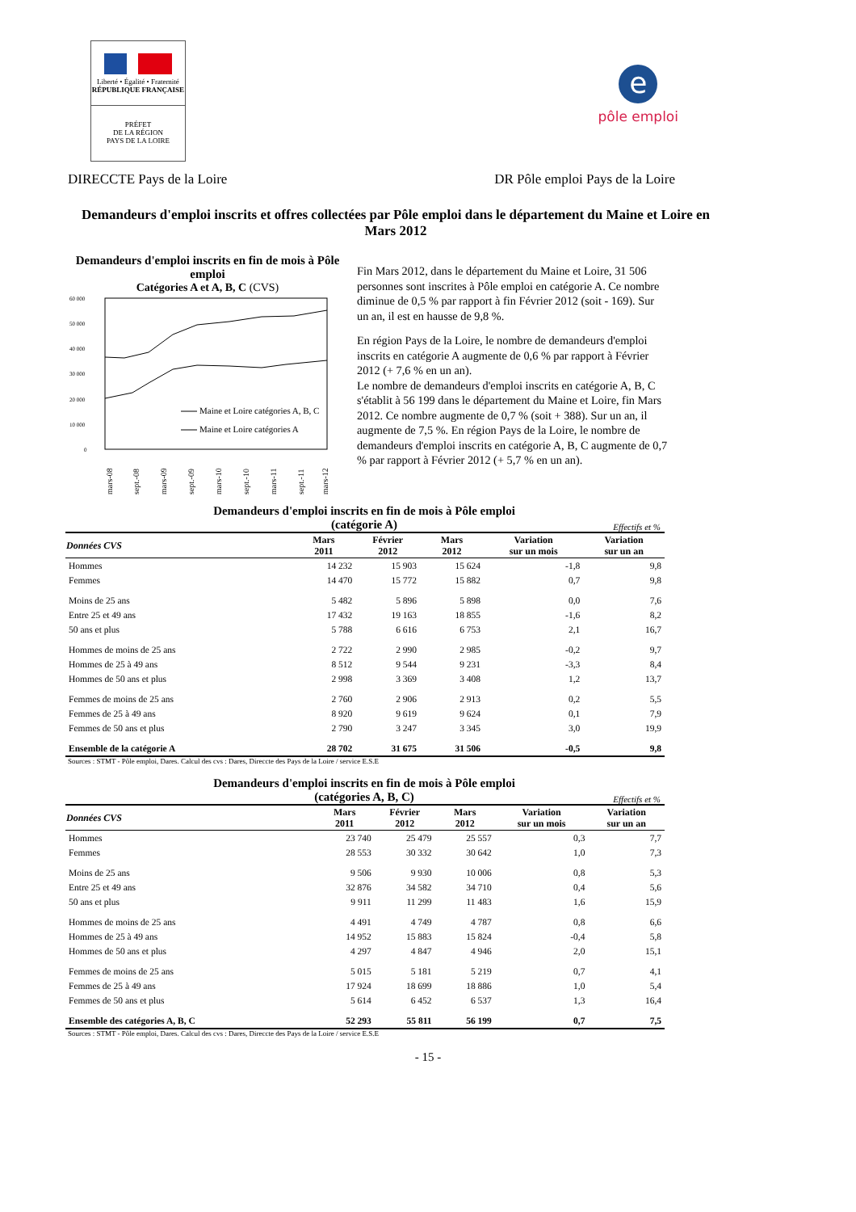Liberté • Égalité • Fraternité
RÉPUBLIQUE FRANÇAISE
PRÉFET
DE LA RÉGION
PAYS DE LA LOIRE
e
pôle emploi
DIRECCTE Pays de la Loire DR Pôle emploi Pays de la Loire
Demandeurs d'emploi inscrits et offres collectées par Pôle emploi dans le département du Maine et Loire en Mars 2012
Demandeurs d'emploi inscrits en fin de mois à Pôle emploi
Catégories A et A, B, C (CVS)
60 000
50 000
40 000
30 000
20 000
10 000
0
Maine et Loire catégories A, B, C
Maine et Loire catégories A
mars-08
sept.-08
mars-09
sept.-09
mars-10
sept.-10
mars-11
sept.-11
mars-12
Fin Mars 2012, dans le département du Maine et Loire, 31 506 personnes sont inscrites à Pôle emploi en catégorie A. Ce nombre diminue de 0,5 % par rapport à fin Février 2012 (soit - 169). Sur un an, il est en hausse de 9,8 %.
En région Pays de la Loire, le nombre de demandeurs d'emploi inscrits en catégorie A augmente de 0,6 % par rapport à Février 2012 (+ 7,6 % en un an).
Le nombre de demandeurs d'emploi inscrits en catégorie A, B, C s'établit à 56 199 dans le département du Maine et Loire, fin Mars 2012. Ce nombre augmente de 0,7 % (soit + 388). Sur un an, il augmente de 7,5 %. En région Pays de la Loire, le nombre de demandeurs d'emploi inscrits en catégorie A, B, C augmente de 0,7 % par rapport à Février 2012 (+ 5,7 % en un an).
Demandeurs d'emploi inscrits en fin de mois à Pôle emploi
(catégorie A)
Effectifs et %
| Données CVS | Mars 2011 | Février 2012 | Mars 2012 | Variation sur un mois | Variation sur un an |
| --- | --- | --- | --- | --- | --- |
| Hommes | 14 232 | 15 903 | 15 624 | -1,8 | 9,8 |
| Femmes | 14 470 | 15 772 | 15 882 | 0,7 | 9,8 |
| Moins de 25 ans | 5 482 | 5 896 | 5 898 | 0,0 | 7,6 |
| Entre 25 et 49 ans | 17 432 | 19 163 | 18 855 | -1,6 | 8,2 |
| 50 ans et plus | 5 788 | 6 616 | 6 753 | 2,1 | 16,7 |
| Hommes de moins de 25 ans | 2 722 | 2 990 | 2 985 | -0,2 | 9,7 |
| Hommes de 25 à 49 ans | 8 512 | 9 544 | 9 231 | -3,3 | 8,4 |
| Hommes de 50 ans et plus | 2 998 | 3 369 | 3 408 | 1,2 | 13,7 |
| Femmes de moins de 25 ans | 2 760 | 2 906 | 2 913 | 0,2 | 5,5 |
| Femmes de 25 à 49 ans | 8 920 | 9 619 | 9 624 | 0,1 | 7,9 |
| Femmes de 50 ans et plus | 2 790 | 3 247 | 3 345 | 3,0 | 19,9 |
| Ensemble de la catégorie A | 28 702 | 31 675 | 31 506 | -0,5 | 9,8 |
Sources : STMT - Pôle emploi, Dares. Calcul des cvs : Dares, Direccte des Pays de la Loire / service E.S.E
Demandeurs d'emploi inscrits en fin de mois à Pôle emploi
(catégories A, B, C)
Effectifs et %
| Données CVS | Mars 2011 | Février 2012 | Mars 2012 | Variation sur un mois | Variation sur un an |
| --- | --- | --- | --- | --- | --- |
| Hommes | 23 740 | 25 479 | 25 557 | 0,3 | 7,7 |
| Femmes | 28 553 | 30 332 | 30 642 | 1,0 | 7,3 |
| Moins de 25 ans | 9 506 | 9 930 | 10 006 | 0,8 | 5,3 |
| Entre 25 et 49 ans | 32 876 | 34 582 | 34 710 | 0,4 | 5,6 |
| 50 ans et plus | 9 911 | 11 299 | 11 483 | 1,6 | 15,9 |
| Hommes de moins de 25 ans | 4 491 | 4 749 | 4 787 | 0,8 | 6,6 |
| Hommes de 25 à 49 ans | 14 952 | 15 883 | 15 824 | -0,4 | 5,8 |
| Hommes de 50 ans et plus | 4 297 | 4 847 | 4 946 | 2,0 | 15,1 |
| Femmes de moins de 25 ans | 5 015 | 5 181 | 5 219 | 0,7 | 4,1 |
| Femmes de 25 à 49 ans | 17 924 | 18 699 | 18 886 | 1,0 | 5,4 |
| Femmes de 50 ans et plus | 5 614 | 6 452 | 6 537 | 1,3 | 16,4 |
| Ensemble des catégories A, B, C | 52 293 | 55 811 | 56 199 | 0,7 | 7,5 |
Sources : STMT - Pôle emploi, Dares. Calcul des cvs : Dares, Direccte des Pays de la Loire / service E.S.E
- 15 -